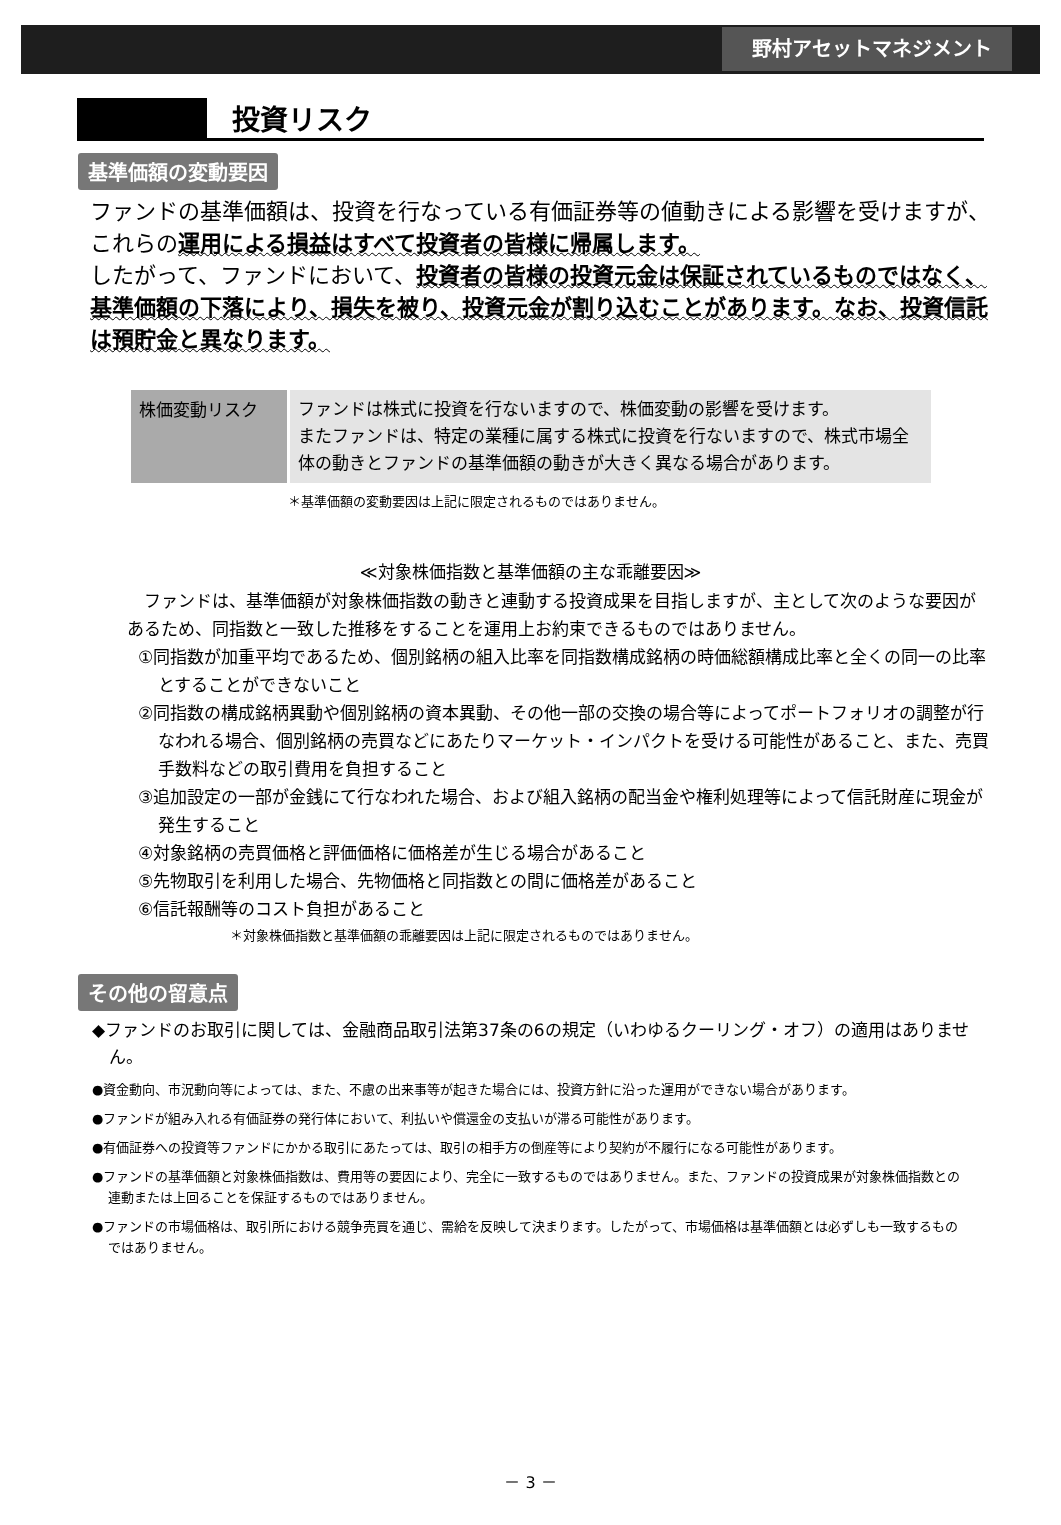野村アセットマネジメント
投資リスク
基準価額の変動要因
ファンドの基準価額は、投資を行なっている有価証券等の値動きによる影響を受けますが、これらの運用による損益はすべて投資者の皆様に帰属します。
したがって、ファンドにおいて、投資者の皆様の投資元金は保証されているものではなく、基準価額の下落により、損失を被り、投資元金が割り込むことがあります。なお、投資信託は預貯金と異なります。
| 株価変動リスク | ファンドは株式に投資を行ないますので、株価変動の影響を受けます。 またファンドは、特定の業種に属する株式に投資を行ないますので、株式市場全体の動きとファンドの基準価額の動きが大きく異なる場合があります。 |
＊基準価額の変動要因は上記に限定されるものではありません。
≪対象株価指数と基準価額の主な乖離要因≫
ファンドは、基準価額が対象株価指数の動きと連動する投資成果を目指しますが、主として次のような要因があるため、同指数と一致した推移をすることを運用上お約束できるものではありません。
①同指数が加重平均であるため、個別銘柄の組入比率を同指数構成銘柄の時価総額構成比率と全くの同一の比率とすることができないこと
②同指数の構成銘柄異動や個別銘柄の資本異動、その他一部の交換の場合等によってポートフォリオの調整が行なわれる場合、個別銘柄の売買などにあたりマーケット・インパクトを受ける可能性があること、また、売買手数料などの取引費用を負担すること
③追加設定の一部が金銭にて行なわれた場合、および組入銘柄の配当金や権利処理等によって信託財産に現金が発生すること
④対象銘柄の売買価格と評価価格に価格差が生じる場合があること
⑤先物取引を利用した場合、先物価格と同指数との間に価格差があること
⑥信託報酬等のコスト負担があること
＊対象株価指数と基準価額の乖離要因は上記に限定されるものではありません。
その他の留意点
◆ファンドのお取引に関しては、金融商品取引法第37条の6の規定（いわゆるクーリング・オフ）の適用はありません。
●資金動向、市況動向等によっては、また、不慮の出来事等が起きた場合には、投資方針に沿った運用ができない場合があります。
●ファンドが組み入れる有価証券の発行体において、利払いや償還金の支払いが滞る可能性があります。
●有価証券への投資等ファンドにかかる取引にあたっては、取引の相手方の倒産等により契約が不履行になる可能性があります。
●ファンドの基準価額と対象株価指数は、費用等の要因により、完全に一致するものではありません。また、ファンドの投資成果が対象株価指数との連動または上回ることを保証するものではありません。
●ファンドの市場価格は、取引所における競争売買を通じ、需給を反映して決まります。したがって、市場価格は基準価額とは必ずしも一致するものではありません。
－ 3 －